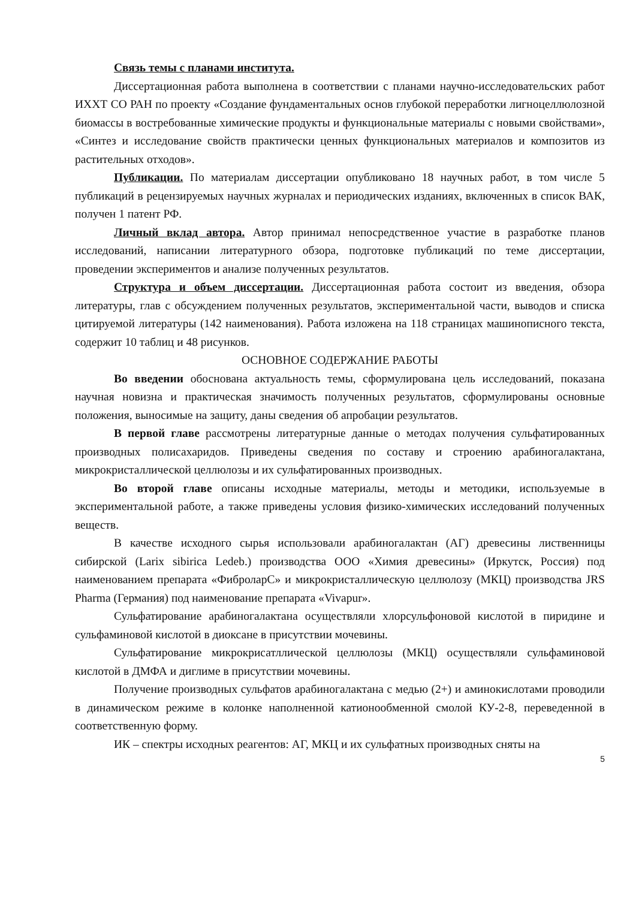Связь темы с планами института.
Диссертационная работа выполнена в соответствии с планами научно-исследовательских работ ИХХТ СО РАН по проекту «Создание фундаментальных основ глубокой переработки лигноцеллюлозной биомассы в востребованные химические продукты и функциональные материалы с новыми свойствами», «Синтез и исследование свойств практически ценных функциональных материалов и композитов из растительных отходов».
Публикации. По материалам диссертации опубликовано 18 научных работ, в том числе 5 публикаций в рецензируемых научных журналах и периодических изданиях, включенных в список ВАК, получен 1 патент РФ.
Личный вклад автора. Автор принимал непосредственное участие в разработке планов исследований, написании литературного обзора, подготовке публикаций по теме диссертации, проведении экспериментов и анализе полученных результатов.
Структура и объем диссертации. Диссертационная работа состоит из введения, обзора литературы, глав с обсуждением полученных результатов, экспериментальной части, выводов и списка цитируемой литературы (142 наименования). Работа изложена на 118 страницах машинописного текста, содержит 10 таблиц и 48 рисунков.
ОСНОВНОЕ СОДЕРЖАНИЕ РАБОТЫ
Во введении обоснована актуальность темы, сформулирована цель исследований, показана научная новизна и практическая значимость полученных результатов, сформулированы основные положения, выносимые на защиту, даны сведения об апробации результатов.
В первой главе рассмотрены литературные данные о методах получения сульфатированных производных полисахаридов. Приведены сведения по составу и строению арабиногалактана, микрокристаллической целлюлозы и их сульфатированных производных.
Во второй главе описаны исходные материалы, методы и методики, используемые в экспериментальной работе, а также приведены условия физико-химических исследований полученных веществ.
В качестве исходного сырья использовали арабиногалактан (АГ) древесины лиственницы сибирской (Larix sibirica Ledeb.) производства ООО «Химия древесины» (Иркутск, Россия) под наименованием препарата «ФиброларС» и микрокристаллическую целлюлозу (МКЦ) производства JRS Pharma (Германия) под наименование препарата «Vivapur».
Сульфатирование арабиногалактана осуществляли хлорсульфоновой кислотой в пиридине и сульфаминовой кислотой в диоксане в присутствии мочевины.
Сульфатирование микрокрисатллической целлюлозы (МКЦ) осуществляли сульфаминовой кислотой в ДМФА и диглиме в присутствии мочевины.
Получение производных сульфатов арабиногалактана с медью (2+) и аминокислотами проводили в динамическом режиме в колонке наполненной катионообменной смолой КУ-2-8, переведенной в соответственную форму.
ИК – спектры исходных реагентов: АГ, МКЦ и их сульфатных производных сняты на
5